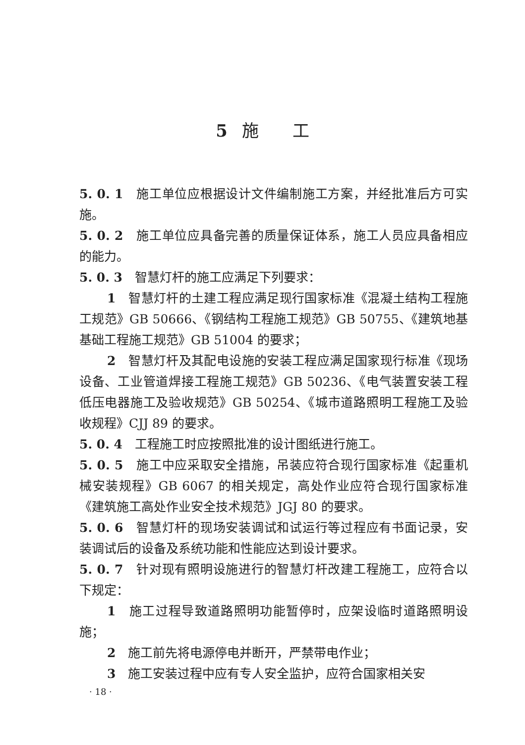5 施　　工
5. 0. 1　施工单位应根据设计文件编制施工方案，并经批准后方可实施。
5. 0. 2　施工单位应具备完善的质量保证体系，施工人员应具备相应的能力。
5. 0. 3　智慧灯杆的施工应满足下列要求：
1　智慧灯杆的土建工程应满足现行国家标准《混凝土结构工程施工规范》GB 50666、《钢结构工程施工规范》GB 50755、《建筑地基基础工程施工规范》GB 51004 的要求；
2　智慧灯杆及其配电设施的安装工程应满足国家现行标准《现场设备、工业管道焊接工程施工规范》GB 50236、《电气装置安装工程　低压电器施工及验收规范》GB 50254、《城市道路照明工程施工及验收规程》CJJ 89 的要求。
5. 0. 4　工程施工时应按照批准的设计图纸进行施工。
5. 0. 5　施工中应采取安全措施，吊装应符合现行国家标准《起重机械安装规程》GB 6067 的相关规定，高处作业应符合现行国家标准《建筑施工高处作业安全技术规范》JGJ 80 的要求。
5. 0. 6　智慧灯杆的现场安装调试和试运行等过程应有书面记录，安装调试后的设备及系统功能和性能应达到设计要求。
5. 0. 7　针对现有照明设施进行的智慧灯杆改建工程施工，应符合以下规定：
1　施工过程导致道路照明功能暂停时，应架设临时道路照明设施；
2　施工前先将电源停电并断开，严禁带电作业；
3　施工安装过程中应有专人安全监护，应符合国家相关安
· 18 ·